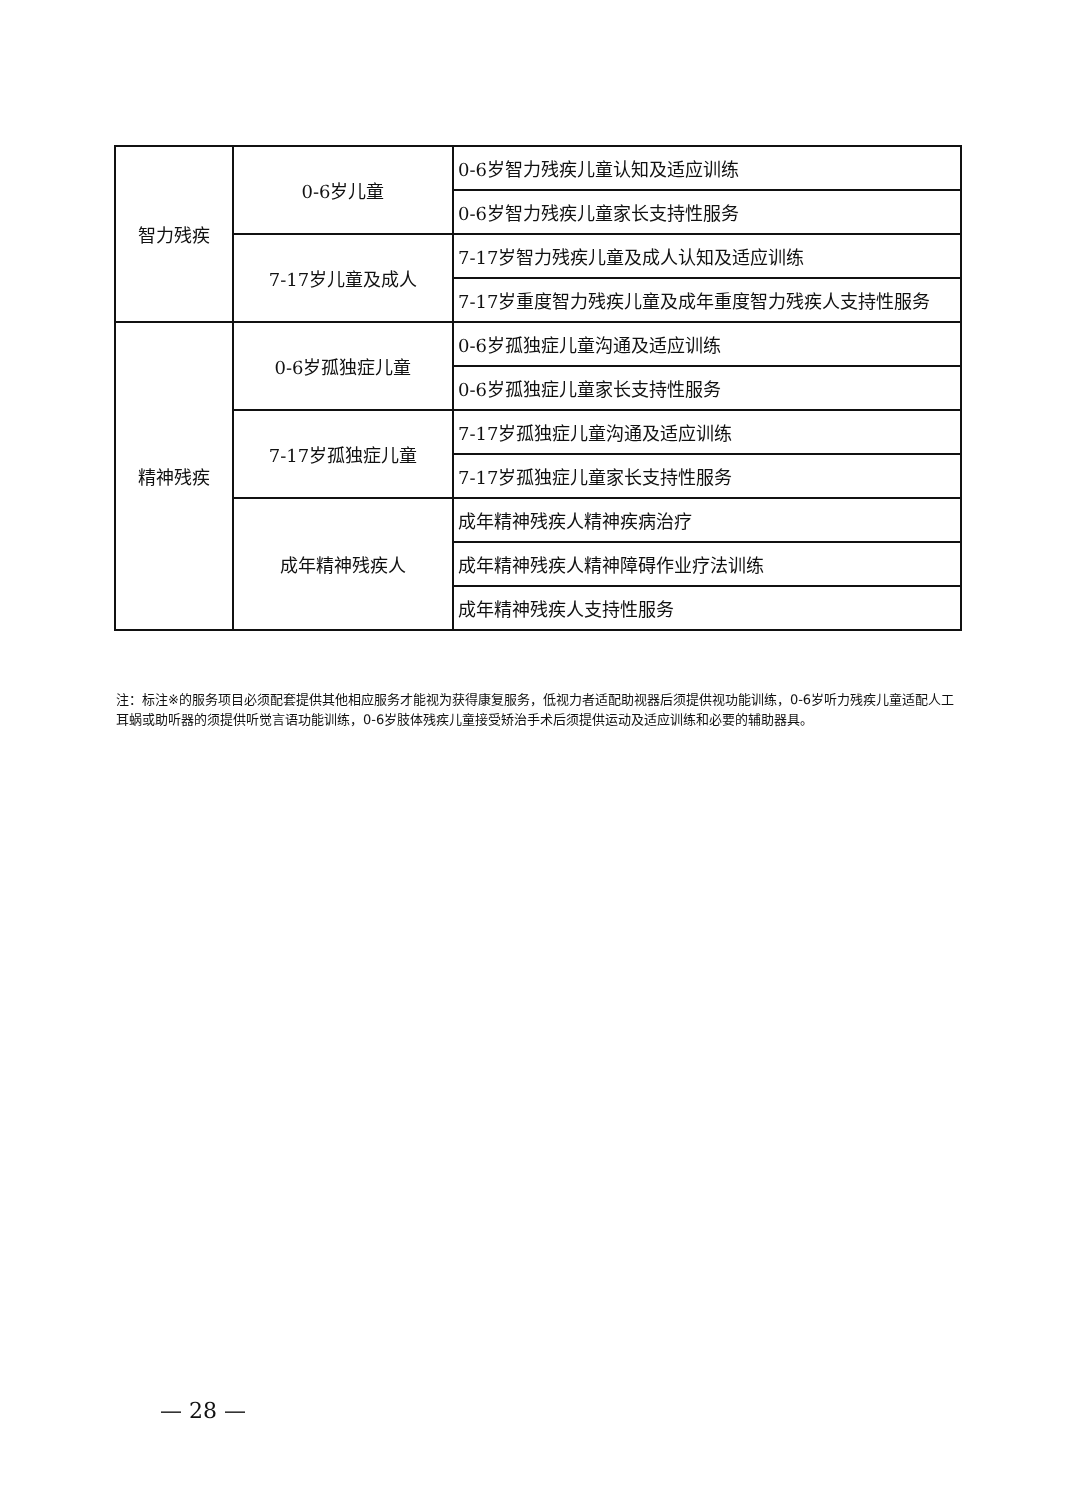| 智力残疾 | 0-6岁儿童 | 0-6岁智力残疾儿童认知及适应训练 |
| | | 0-6岁智力残疾儿童家长支持性服务 |
| | 7-17岁儿童及成人 | 7-17岁智力残疾儿童及成人认知及适应训练 |
| | | 7-17岁重度智力残疾儿童及成年重度智力残疾人支持性服务 |
| 精神残疾 | 0-6岁孤独症儿童 | 0-6岁孤独症儿童沟通及适应训练 |
| | | 0-6岁孤独症儿童家长支持性服务 |
| | 7-17岁孤独症儿童 | 7-17岁孤独症儿童沟通及适应训练 |
| | | 7-17岁孤独症儿童家长支持性服务 |
| | 成年精神残疾人 | 成年精神残疾人精神疾病治疗 |
| | | 成年精神残疾人精神障碍作业疗法训练 |
| | | 成年精神残疾人支持性服务 |
注：标注※的服务项目必须配套提供其他相应服务才能视为获得康复服务，低视力者适配助视器后须提供视功能训练，0-6岁听力残疾儿童适配人工耳蜗或助听器的须提供听觉言语功能训练，0-6岁肢体残疾儿童接受矫治手术后须提供运动及适应训练和必要的辅助器具。
— 28 —